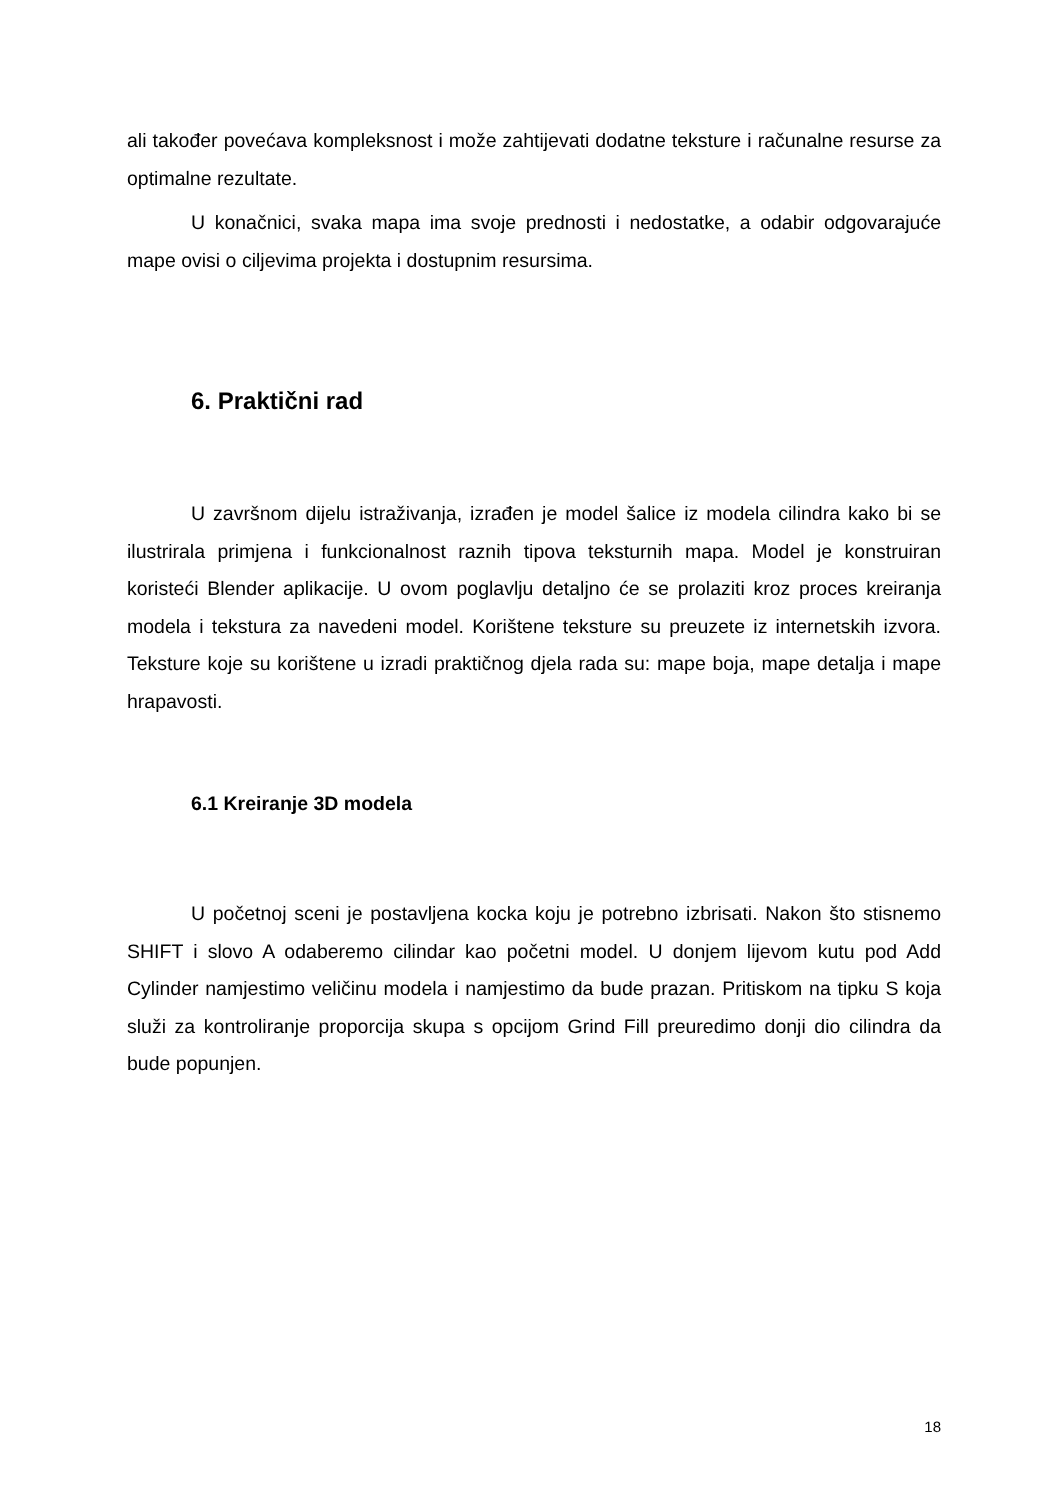ali također povećava kompleksnost i može zahtijevati dodatne teksture i računalne resurse za optimalne rezultate.
U konačnici, svaka mapa ima svoje prednosti i nedostatke, a odabir odgovarajuće mape ovisi o ciljevima projekta i dostupnim resursima.
6. Praktični rad
U završnom dijelu istraživanja, izrađen je model šalice iz modela cilindra kako bi se ilustrirala primjena i funkcionalnost raznih tipova teksturnih mapa. Model je konstruiran koristeći Blender aplikacije. U ovom poglavlju detaljno će se prolaziti kroz proces kreiranja modela i tekstura za navedeni model. Korištene teksture su preuzete iz internetskih izvora. Teksture koje su korištene u izradi praktičnog djela rada su: mape boja, mape detalja i mape hrapavosti.
6.1 Kreiranje 3D modela
U početnoj sceni je postavljena kocka koju je potrebno izbrisati. Nakon što stisnemo SHIFT i slovo A odaberemo cilindar kao početni model. U donjem lijevom kutu pod Add Cylinder namjestimo veličinu modela i namjestimo da bude prazan. Pritiskom na tipku S koja služi za kontroliranje proporcija skupa s opcijom Grind Fill preuredimo donji dio cilindra da bude popunjen.
18